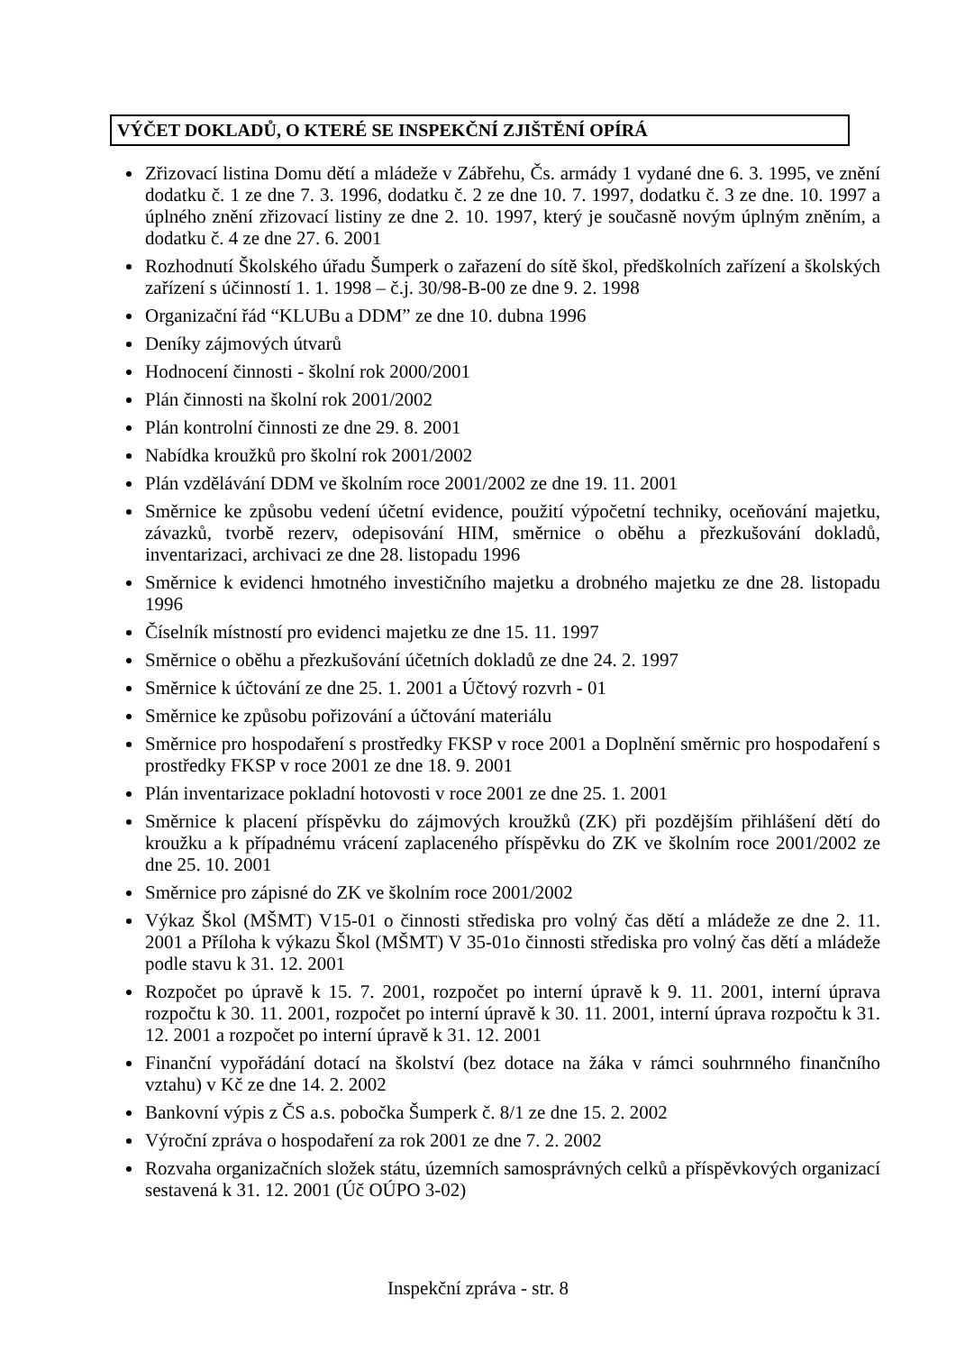VÝČET DOKLADŮ, O KTERÉ SE INSPEKČNÍ ZJIŠTĚNÍ OPÍRÁ
Zřizovací listina Domu dětí a mládeže v Zábřehu, Čs. armády 1 vydané dne 6. 3. 1995, ve znění dodatku č. 1 ze dne 7. 3. 1996, dodatku č. 2 ze dne 10. 7. 1997, dodatku č. 3 ze dne. 10. 1997 a úplného znění zřizovací listiny ze dne 2. 10. 1997, který je současně novým úplným zněním, a dodatku č. 4 ze dne 27. 6. 2001
Rozhodnutí Školského úřadu Šumperk o zařazení do sítě škol, předškolních zařízení a školských zařízení s účinností 1. 1. 1998 – č.j. 30/98-B-00 ze dne 9. 2. 1998
Organizační řád “KLUBu a DDM” ze dne 10. dubna 1996
Deníky zájmových útvarů
Hodnocení činnosti - školní rok 2000/2001
Plán činnosti na školní rok 2001/2002
Plán kontrolní činnosti ze dne 29. 8. 2001
Nabídka kroužků pro školní rok 2001/2002
Plán vzdělávání DDM ve školním roce 2001/2002 ze dne 19. 11. 2001
Směrnice ke způsobu vedení účetní evidence, použití výpočetní techniky, oceňování majetku, závazků, tvorbě rezerv, odepisování HIM, směrnice o oběhu a přezkušování dokladů, inventarizaci, archivaci ze dne 28. listopadu 1996
Směrnice k evidenci hmotného investičního majetku a drobného majetku ze dne 28. listopadu 1996
Číselník místností pro evidenci majetku ze dne 15. 11. 1997
Směrnice o oběhu a přezkušování účetních dokladů ze dne 24. 2. 1997
Směrnice k účtování ze dne 25. 1. 2001 a Účtový rozvrh - 01
Směrnice ke způsobu pořizování a účtování materiálu
Směrnice pro hospodaření s prostředky FKSP v roce 2001 a Doplnění směrnic pro hospodaření s prostředky FKSP v roce 2001 ze dne 18. 9. 2001
Plán inventarizace pokladní hotovosti v roce 2001 ze dne 25. 1. 2001
Směrnice k placení příspěvku do zájmových kroužků (ZK) při pozdějším přihlášení dětí do kroužku a k případnému vrácení zaplaceného příspěvku do ZK ve školním roce 2001/2002 ze dne 25. 10. 2001
Směrnice pro zápisné do ZK ve školním roce 2001/2002
Výkaz Škol (MŠMT) V15-01 o činnosti střediska pro volný čas dětí a mládeže ze dne 2. 11. 2001 a Příloha k výkazu Škol (MŠMT) V 35-01o činnosti střediska pro volný čas dětí a mládeže podle stavu k 31. 12. 2001
Rozpočet po úpravě k 15. 7. 2001, rozpočet po interní úpravě k 9. 11. 2001, interní úprava rozpočtu k 30. 11. 2001, rozpočet po interní úpravě k 30. 11. 2001, interní úprava rozpočtu k 31. 12. 2001 a rozpočet po interní úpravě k 31. 12. 2001
Finanční vypořádání dotací na školství (bez dotace na žáka v rámci souhrnného finančního vztahu) v Kč ze dne 14. 2. 2002
Bankovní výpis z ČS a.s. pobočka Šumperk č. 8/1 ze dne 15. 2. 2002
Výroční zpráva o hospodaření za rok 2001 ze dne 7. 2. 2002
Rozvaha organizačních složek státu, územních samosprávných celků a příspěvkových organizací sestavená k 31. 12. 2001 (Úč OÚPO 3-02)
Inspekční zpráva - str. 8